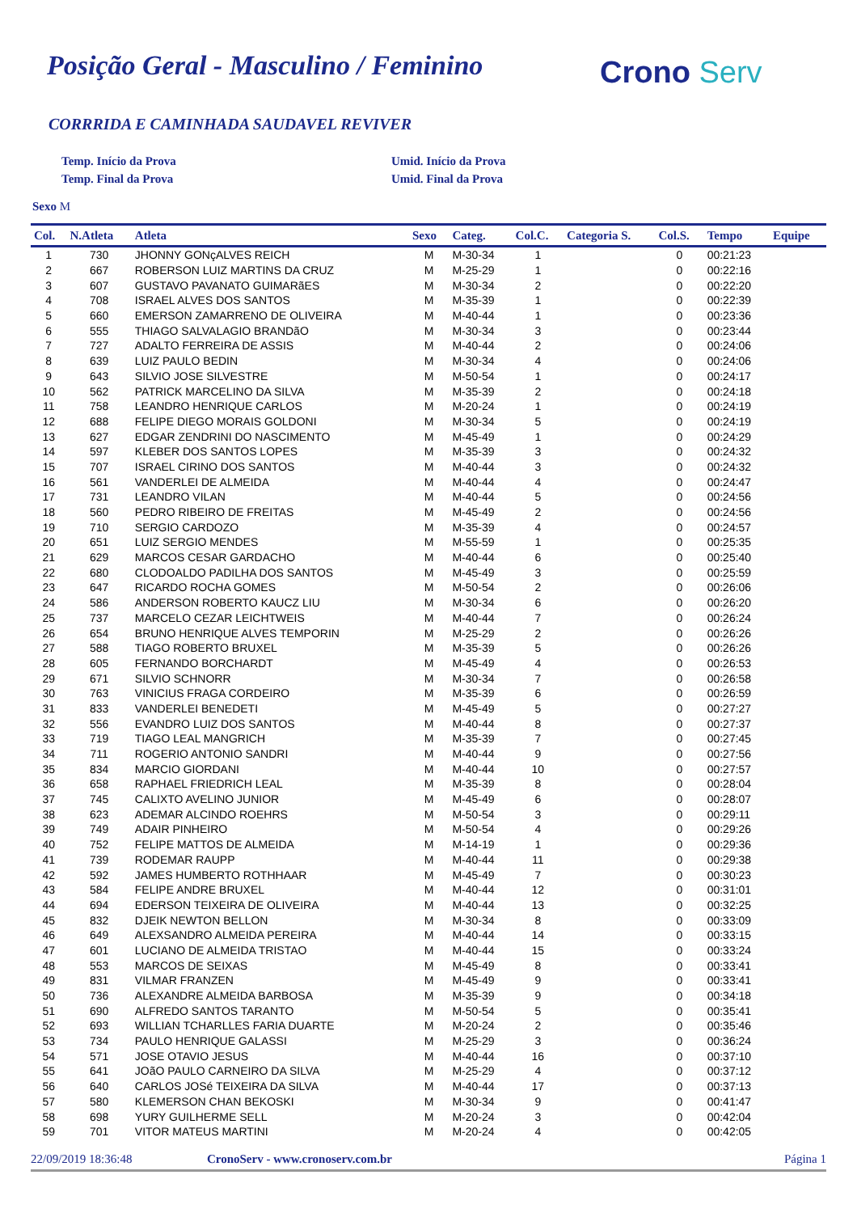Posição Geral - Masculino / Feminino
Crono Serv
CORRRIDA E CAMINHADA SAUDAVEL REVIVER
Temp. Início da Prova
Temp. Final da Prova
Umid. Início da Prova
Umid. Final da Prova
Sexo M
| Col. | N.Atleta | Atleta | Sexo | Categ. | Col.C. | Categoria S. | Col.S. | Tempo | Equipe |
| --- | --- | --- | --- | --- | --- | --- | --- | --- | --- |
| 1 | 730 | JHONNY GONçALVES REICH | M | M-30-34 | 1 | | 0 | 00:21:23 | |
| 2 | 667 | ROBERSON LUIZ MARTINS DA CRUZ | M | M-25-29 | 1 | | 0 | 00:22:16 | |
| 3 | 607 | GUSTAVO PAVANATO GUIMARãES | M | M-30-34 | 2 | | 0 | 00:22:20 | |
| 4 | 708 | ISRAEL ALVES DOS SANTOS | M | M-35-39 | 1 | | 0 | 00:22:39 | |
| 5 | 660 | EMERSON ZAMARRENO DE OLIVEIRA | M | M-40-44 | 1 | | 0 | 00:23:36 | |
| 6 | 555 | THIAGO SALVALAGIO BRANDãO | M | M-30-34 | 3 | | 0 | 00:23:44 | |
| 7 | 727 | ADALTO FERREIRA DE ASSIS | M | M-40-44 | 2 | | 0 | 00:24:06 | |
| 8 | 639 | LUIZ PAULO BEDIN | M | M-30-34 | 4 | | 0 | 00:24:06 | |
| 9 | 643 | SILVIO JOSE SILVESTRE | M | M-50-54 | 1 | | 0 | 00:24:17 | |
| 10 | 562 | PATRICK MARCELINO DA SILVA | M | M-35-39 | 2 | | 0 | 00:24:18 | |
| 11 | 758 | LEANDRO HENRIQUE CARLOS | M | M-20-24 | 1 | | 0 | 00:24:19 | |
| 12 | 688 | FELIPE DIEGO MORAIS GOLDONI | M | M-30-34 | 5 | | 0 | 00:24:19 | |
| 13 | 627 | EDGAR ZENDRINI DO NASCIMENTO | M | M-45-49 | 1 | | 0 | 00:24:29 | |
| 14 | 597 | KLEBER DOS SANTOS LOPES | M | M-35-39 | 3 | | 0 | 00:24:32 | |
| 15 | 707 | ISRAEL CIRINO DOS SANTOS | M | M-40-44 | 3 | | 0 | 00:24:32 | |
| 16 | 561 | VANDERLEI DE ALMEIDA | M | M-40-44 | 4 | | 0 | 00:24:47 | |
| 17 | 731 | LEANDRO VILAN | M | M-40-44 | 5 | | 0 | 00:24:56 | |
| 18 | 560 | PEDRO RIBEIRO DE FREITAS | M | M-45-49 | 2 | | 0 | 00:24:56 | |
| 19 | 710 | SERGIO CARDOZO | M | M-35-39 | 4 | | 0 | 00:24:57 | |
| 20 | 651 | LUIZ SERGIO MENDES | M | M-55-59 | 1 | | 0 | 00:25:35 | |
| 21 | 629 | MARCOS CESAR GARDACHO | M | M-40-44 | 6 | | 0 | 00:25:40 | |
| 22 | 680 | CLODOALDO PADILHA DOS SANTOS | M | M-45-49 | 3 | | 0 | 00:25:59 | |
| 23 | 647 | RICARDO ROCHA GOMES | M | M-50-54 | 2 | | 0 | 00:26:06 | |
| 24 | 586 | ANDERSON ROBERTO KAUCZ LIU | M | M-30-34 | 6 | | 0 | 00:26:20 | |
| 25 | 737 | MARCELO CEZAR LEICHTWEIS | M | M-40-44 | 7 | | 0 | 00:26:24 | |
| 26 | 654 | BRUNO HENRIQUE ALVES TEMPORIN | M | M-25-29 | 2 | | 0 | 00:26:26 | |
| 27 | 588 | TIAGO ROBERTO BRUXEL | M | M-35-39 | 5 | | 0 | 00:26:26 | |
| 28 | 605 | FERNANDO BORCHARDT | M | M-45-49 | 4 | | 0 | 00:26:53 | |
| 29 | 671 | SILVIO SCHNORR | M | M-30-34 | 7 | | 0 | 00:26:58 | |
| 30 | 763 | VINICIUS FRAGA CORDEIRO | M | M-35-39 | 6 | | 0 | 00:26:59 | |
| 31 | 833 | VANDERLEI BENEDETI | M | M-45-49 | 5 | | 0 | 00:27:27 | |
| 32 | 556 | EVANDRO LUIZ DOS SANTOS | M | M-40-44 | 8 | | 0 | 00:27:37 | |
| 33 | 719 | TIAGO LEAL MANGRICH | M | M-35-39 | 7 | | 0 | 00:27:45 | |
| 34 | 711 | ROGERIO ANTONIO SANDRI | M | M-40-44 | 9 | | 0 | 00:27:56 | |
| 35 | 834 | MARCIO GIORDANI | M | M-40-44 | 10 | | 0 | 00:27:57 | |
| 36 | 658 | RAPHAEL FRIEDRICH LEAL | M | M-35-39 | 8 | | 0 | 00:28:04 | |
| 37 | 745 | CALIXTO AVELINO JUNIOR | M | M-45-49 | 6 | | 0 | 00:28:07 | |
| 38 | 623 | ADEMAR ALCINDO ROEHRS | M | M-50-54 | 3 | | 0 | 00:29:11 | |
| 39 | 749 | ADAIR PINHEIRO | M | M-50-54 | 4 | | 0 | 00:29:26 | |
| 40 | 752 | FELIPE MATTOS DE ALMEIDA | M | M-14-19 | 1 | | 0 | 00:29:36 | |
| 41 | 739 | RODEMAR RAUPP | M | M-40-44 | 11 | | 0 | 00:29:38 | |
| 42 | 592 | JAMES HUMBERTO ROTHHAAR | M | M-45-49 | 7 | | 0 | 00:30:23 | |
| 43 | 584 | FELIPE ANDRE BRUXEL | M | M-40-44 | 12 | | 0 | 00:31:01 | |
| 44 | 694 | EDERSON TEIXEIRA DE OLIVEIRA | M | M-40-44 | 13 | | 0 | 00:32:25 | |
| 45 | 832 | DJEIK NEWTON BELLON | M | M-30-34 | 8 | | 0 | 00:33:09 | |
| 46 | 649 | ALEXSANDRO ALMEIDA PEREIRA | M | M-40-44 | 14 | | 0 | 00:33:15 | |
| 47 | 601 | LUCIANO DE ALMEIDA TRISTAO | M | M-40-44 | 15 | | 0 | 00:33:24 | |
| 48 | 553 | MARCOS DE SEIXAS | M | M-45-49 | 8 | | 0 | 00:33:41 | |
| 49 | 831 | VILMAR FRANZEN | M | M-45-49 | 9 | | 0 | 00:33:41 | |
| 50 | 736 | ALEXANDRE ALMEIDA BARBOSA | M | M-35-39 | 9 | | 0 | 00:34:18 | |
| 51 | 690 | ALFREDO SANTOS TARANTO | M | M-50-54 | 5 | | 0 | 00:35:41 | |
| 52 | 693 | WILLIAN TCHARLLES FARIA DUARTE | M | M-20-24 | 2 | | 0 | 00:35:46 | |
| 53 | 734 | PAULO HENRIQUE GALASSI | M | M-25-29 | 3 | | 0 | 00:36:24 | |
| 54 | 571 | JOSE OTAVIO JESUS | M | M-40-44 | 16 | | 0 | 00:37:10 | |
| 55 | 641 | JOãO PAULO CARNEIRO DA SILVA | M | M-25-29 | 4 | | 0 | 00:37:12 | |
| 56 | 640 | CARLOS JOSé TEIXEIRA DA SILVA | M | M-40-44 | 17 | | 0 | 00:37:13 | |
| 57 | 580 | KLEMERSON CHAN BEKOSKI | M | M-30-34 | 9 | | 0 | 00:41:47 | |
| 58 | 698 | YURY GUILHERME SELL | M | M-20-24 | 3 | | 0 | 00:42:04 | |
| 59 | 701 | VITOR MATEUS MARTINI | M | M-20-24 | 4 | | 0 | 00:42:05 | |
22/09/2019 18:36:48 CronoServ - www.cronoserv.com.br Página 1